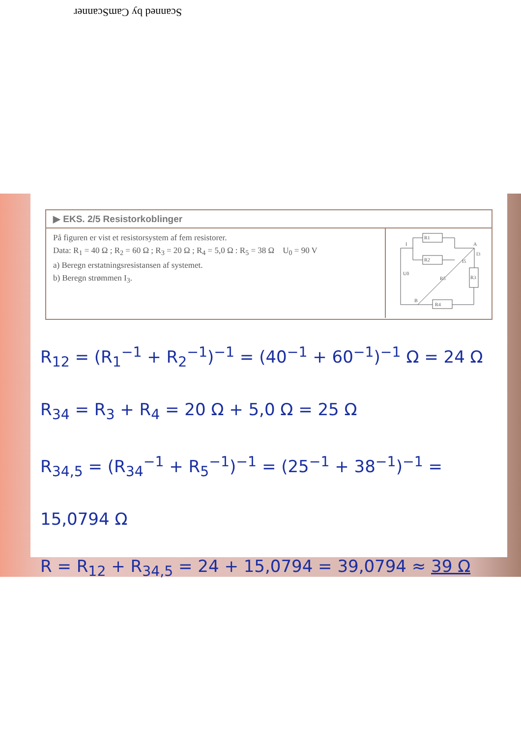Scanned by CamScanner
▶ EKS. 2/5 Resistorkoblinger
På figuren er vist et resistorsystem af fem resistorer.
Data: R<sub>1</sub> = 40 Ω ; R<sub>2</sub> = 60 Ω ; R<sub>3</sub> = 20 Ω ; R<sub>4</sub> = 5,0 Ω : R<sub>5</sub> = 38 Ω U<sub>0</sub> = 90 V
a) Beregn erstatningsresistansen af systemet.
b) Beregn strømmen I<sub>3</sub>.
R1
R2
R3
R4
R5
U0
A
B
I
I3
I5
R<sub>12</sub> = (R<sub>1</sub><sup>−1</sup> + R<sub>2</sub><sup>−1</sup>)<sup>−1</sup> = (40<sup>−1</sup> + 60<sup>−1</sup>)<sup>−1</sup> Ω = 24 Ω
R<sub>34</sub> = R<sub>3</sub> + R<sub>4</sub> = 20 Ω + 5,0 Ω = 25 Ω
R<sub>34,5</sub> = (R<sub>34</sub><sup>−1</sup> + R<sub>5</sub><sup>−1</sup>)<sup>−1</sup> = (25<sup>−1</sup> + 38<sup>−1</sup>)<sup>−1</sup> = 15,0794 Ω
R = R<sub>12</sub> + R<sub>34,5</sub> = 24 + 15,0794 = 39,0794 ≈ 39 Ω